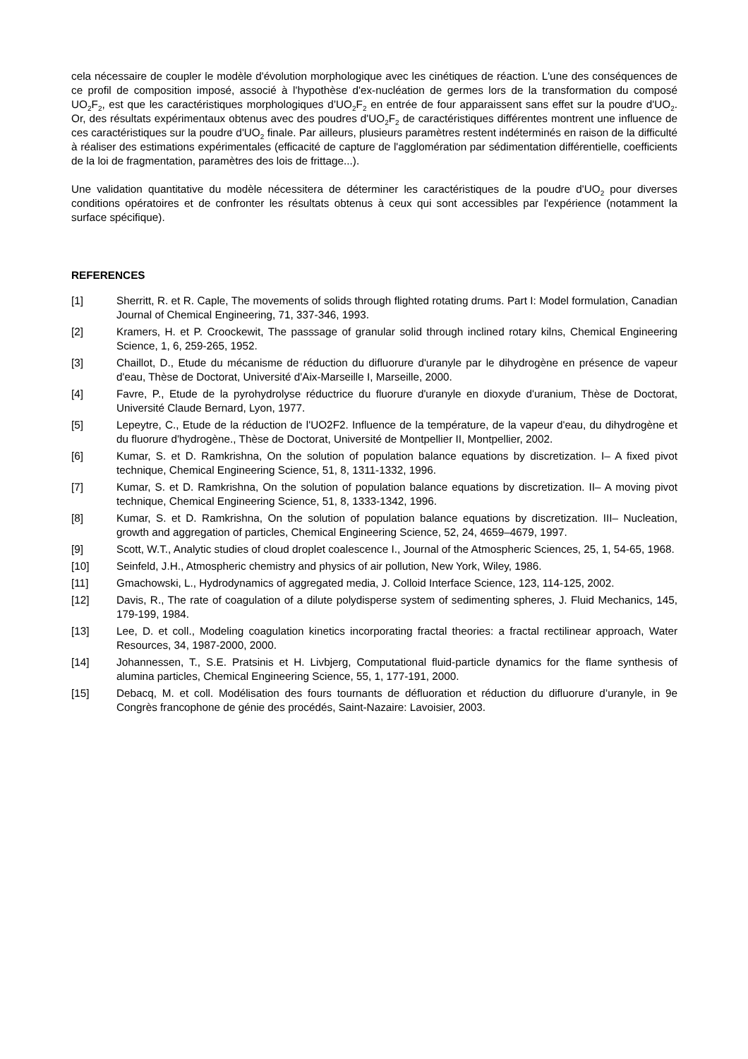cela nécessaire de coupler le modèle d'évolution morphologique avec les cinétiques de réaction. L'une des conséquences de ce profil de composition imposé, associé à l'hypothèse d'ex-nucléation de germes lors de la transformation du composé UO<sub>2</sub>F<sub>2</sub>, est que les caractéristiques morphologiques d’UO<sub>2</sub>F<sub>2</sub> en entrée de four apparaissent sans effet sur la poudre d'UO<sub>2</sub>. Or, des résultats expérimentaux obtenus avec des poudres d'UO<sub>2</sub>F<sub>2</sub> de caractéristiques différentes montrent une influence de ces caractéristiques sur la poudre d'UO<sub>2</sub> finale. Par ailleurs, plusieurs paramètres restent indéterminés en raison de la difficulté à réaliser des estimations expérimentales (efficacité de capture de l'agglomération par sédimentation différentielle, coefficients de la loi de fragmentation, paramètres des lois de frittage...).
Une validation quantitative du modèle nécessitera de déterminer les caractéristiques de la poudre d'UO<sub>2</sub> pour diverses conditions opératoires et de confronter les résultats obtenus à ceux qui sont accessibles par l'expérience (notamment la surface spécifique).
REFERENCES
[1] Sherritt, R. et R. Caple, The movements of solids through flighted rotating drums. Part I: Model formulation, Canadian Journal of Chemical Engineering, 71, 337-346, 1993.
[2] Kramers, H. et P. Croockewit, The passsage of granular solid through inclined rotary kilns, Chemical Engineering Science, 1, 6, 259-265, 1952.
[3] Chaillot, D., Etude du mécanisme de réduction du difluorure d'uranyle par le dihydrogène en présence de vapeur d'eau, Thèse de Doctorat, Université d'Aix-Marseille I, Marseille, 2000.
[4] Favre, P., Etude de la pyrohydrolyse réductrice du fluorure d'uranyle en dioxyde d'uranium, Thèse de Doctorat, Université Claude Bernard, Lyon, 1977.
[5] Lepeytre, C., Etude de la réduction de l'UO2F2. Influence de la température, de la vapeur d'eau, du dihydrogène et du fluorure d'hydrogène., Thèse de Doctorat, Université de Montpellier II, Montpellier, 2002.
[6] Kumar, S. et D. Ramkrishna, On the solution of population balance equations by discretization. I– A fixed pivot technique, Chemical Engineering Science, 51, 8, 1311-1332, 1996.
[7] Kumar, S. et D. Ramkrishna, On the solution of population balance equations by discretization. II– A moving pivot technique, Chemical Engineering Science, 51, 8, 1333-1342, 1996.
[8] Kumar, S. et D. Ramkrishna, On the solution of population balance equations by discretization. III– Nucleation, growth and aggregation of particles, Chemical Engineering Science, 52, 24, 4659–4679, 1997.
[9] Scott, W.T., Analytic studies of cloud droplet coalescence I., Journal of the Atmospheric Sciences, 25, 1, 54-65, 1968.
[10] Seinfeld, J.H., Atmospheric chemistry and physics of air pollution, New York, Wiley, 1986.
[11] Gmachowski, L., Hydrodynamics of aggregated media, J. Colloid Interface Science, 123, 114-125, 2002.
[12] Davis, R., The rate of coagulation of a dilute polydisperse system of sedimenting spheres, J. Fluid Mechanics, 145, 179-199, 1984.
[13] Lee, D. et coll., Modeling coagulation kinetics incorporating fractal theories: a fractal rectilinear approach, Water Resources, 34, 1987-2000, 2000.
[14] Johannessen, T., S.E. Pratsinis et H. Livbjerg, Computational fluid-particle dynamics for the flame synthesis of alumina particles, Chemical Engineering Science, 55, 1, 177-191, 2000.
[15] Debacq, M. et coll. Modélisation des fours tournants de défluoration et réduction du difluorure d’uranyle, in 9e Congrès francophone de génie des procédés, Saint-Nazaire: Lavoisier, 2003.